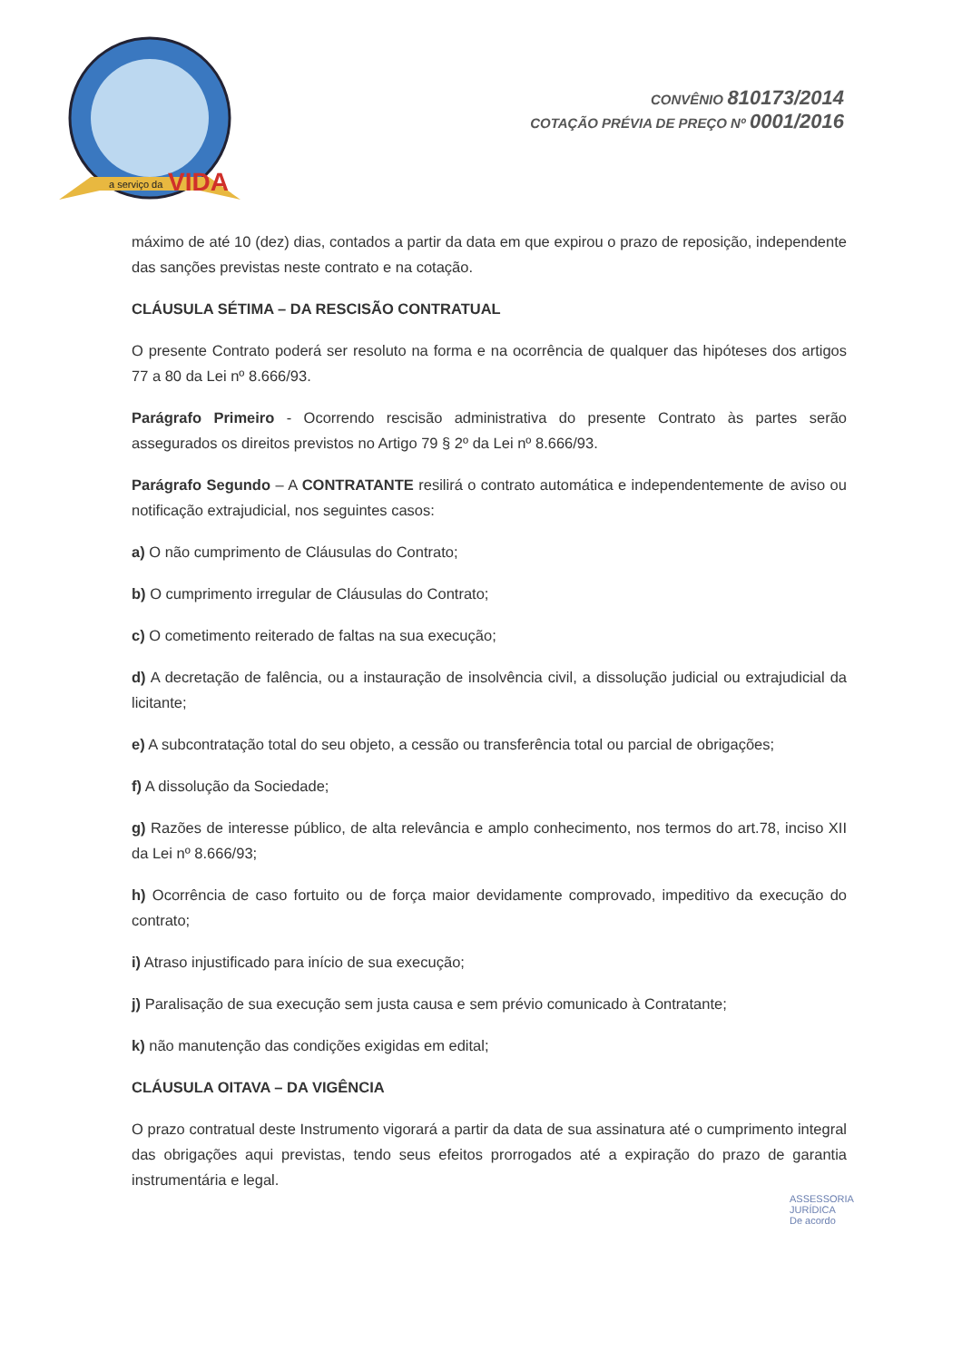a serviço da
VIDA
CONVÊNIO 810173/2014
COTAÇÃO PRÉVIA DE PREÇO Nº 0001/2016
máximo de até 10 (dez) dias, contados a partir da data em que expirou o prazo de reposição, independente das sanções previstas neste contrato e na cotação.
CLÁUSULA SÉTIMA – DA RESCISÃO CONTRATUAL
O presente Contrato poderá ser resoluto na forma e na ocorrência de qualquer das hipóteses dos artigos 77 a 80 da Lei nº 8.666/93.
Parágrafo Primeiro - Ocorrendo rescisão administrativa do presente Contrato às partes serão assegurados os direitos previstos no Artigo 79 § 2º da Lei nº 8.666/93.
Parágrafo Segundo – A CONTRATANTE resilirá o contrato automática e independentemente de aviso ou notificação extrajudicial, nos seguintes casos:
a) O não cumprimento de Cláusulas do Contrato;
b) O cumprimento irregular de Cláusulas do Contrato;
c) O cometimento reiterado de faltas na sua execução;
d) A decretação de falência, ou a instauração de insolvência civil, a dissolução judicial ou extrajudicial da licitante;
e) A subcontratação total do seu objeto, a cessão ou transferência total ou parcial de obrigações;
f) A dissolução da Sociedade;
g) Razões de interesse público, de alta relevância e amplo conhecimento, nos termos do art.78, inciso XII da Lei nº 8.666/93;
h) Ocorrência de caso fortuito ou de força maior devidamente comprovado, impeditivo da execução do contrato;
i) Atraso injustificado para início de sua execução;
j) Paralisação de sua execução sem justa causa e sem prévio comunicado à Contratante;
k) não manutenção das condições exigidas em edital;
CLÁUSULA OITAVA – DA VIGÊNCIA
O prazo contratual deste Instrumento vigorará a partir da data de sua assinatura até o cumprimento integral das obrigações aqui previstas, tendo seus efeitos prorrogados até a expiração do prazo de garantia instrumentária e legal.
ASSESSORIA
JURÍDICA
De acordo